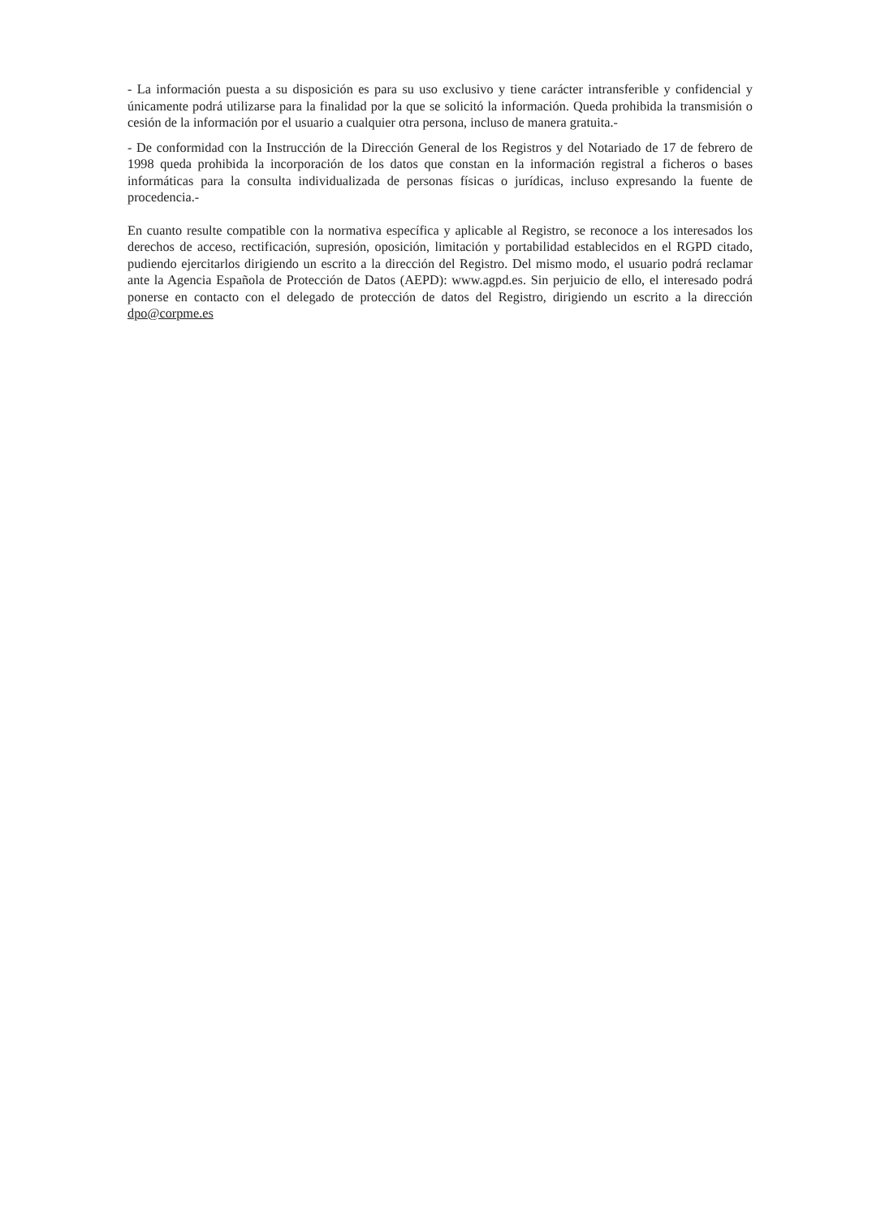- La información puesta a su disposición es para su uso exclusivo y tiene carácter intransferible y confidencial y únicamente podrá utilizarse para la finalidad por la que se solicitó la información. Queda prohibida la transmisión o cesión de la información por el usuario a cualquier otra persona, incluso de manera gratuita.-
- De conformidad con la Instrucción de la Dirección General de los Registros y del Notariado de 17 de febrero de 1998 queda prohibida la incorporación de los datos que constan en la información registral a ficheros o bases informáticas para la consulta individualizada de personas físicas o jurídicas, incluso expresando la fuente de procedencia.-
En cuanto resulte compatible con la normativa específica y aplicable al Registro, se reconoce a los interesados los derechos de acceso, rectificación, supresión, oposición, limitación y portabilidad establecidos en el RGPD citado, pudiendo ejercitarlos dirigiendo un escrito a la dirección del Registro. Del mismo modo, el usuario podrá reclamar ante la Agencia Española de Protección de Datos (AEPD): www.agpd.es. Sin perjuicio de ello, el interesado podrá ponerse en contacto con el delegado de protección de datos del Registro, dirigiendo un escrito a la dirección dpo@corpme.es